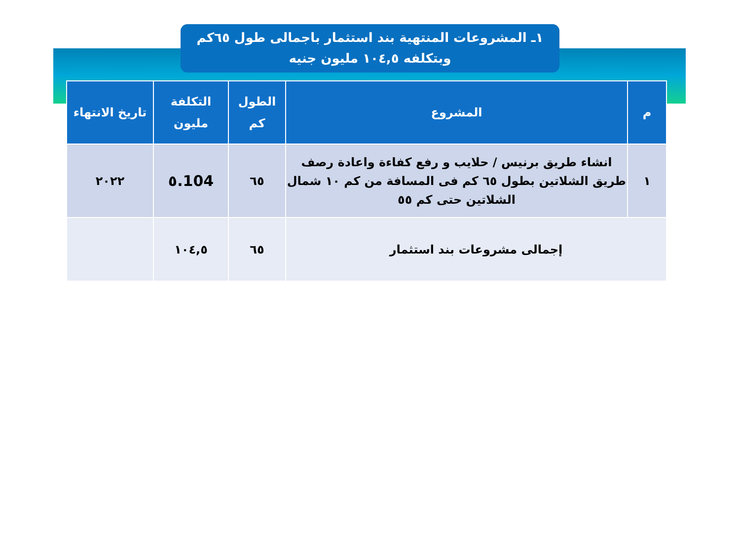١ـ المشروعات المنتهية بند استثمار باجمالى طول ٦٥كم
وبتكلفه ١٠٤,٥ مليون جنيه
| م | المشروع | الطول كم | التكلفة مليون | تاريخ الانتهاء |
| --- | --- | --- | --- | --- |
| ١ | انشاء طريق برنيس / حلايب و رفع كفاءة واعادة رصف طريق الشلاتين بطول ٦٥ كم فى المسافة من كم ١٠ شمال الشلاتين حتى كم ٥٥ | ٦٥ | 104.٥ | ٢٠٢٢ |
| إجمالى مشروعات بند استثمار | | ٦٥ | ١٠٤,٥ | |